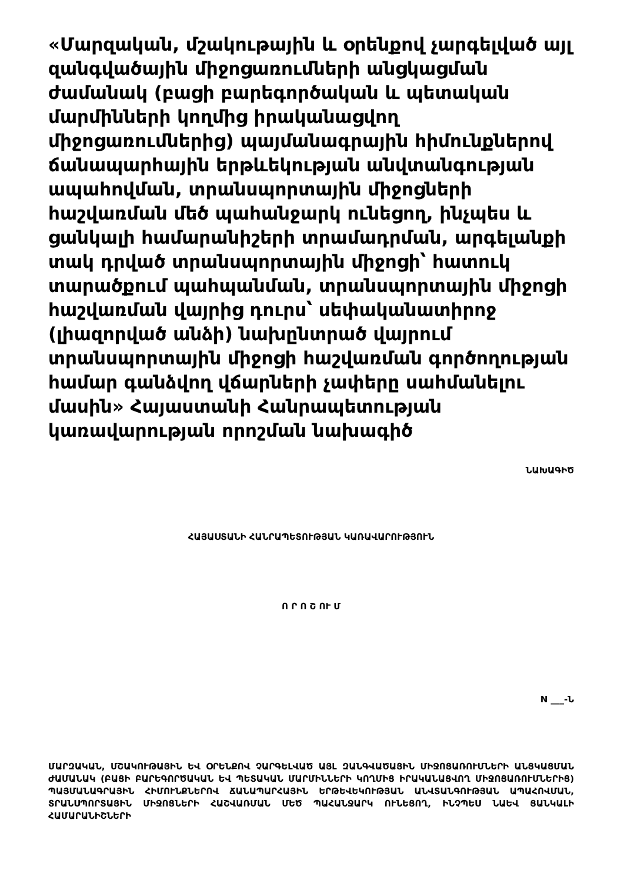«Մարզական, մշակութային և օրենքով չարգելված այլ զանգվածային միջոցառումների անցկացման ժամանակ (բացի բարեգործական և պետական մարմինների կողմից իրականացվող միջոցառումներից) պայմանագրային հիմունքներով ճանապարհային երթևեկության անվտանգության ապահովման, տրանսպորտային միջոցների հաշվառման մեծ պահանջարկ ունեցող, ինչպես և ցանկալի համարանիշերի տրամադրման, արգելանքի տակ դրված տրանսպորտային միջոցի՝ հատուկ տարածքում պահպանման, տրանսպորտային միջոցի հաշվառման վայրից դուրս՝ սեփականատիրոջ (լիազորված անձի) նախընտրած վայրում տրանսպորտային միջոցի հաշվառման գործողության համար գանձվող վճարների չափերը սահմանելու մասին» Հայաստանի Հանրապետության կառավարության որոշման նախագիծ
ՆԱԽԱԳԻԾ
ՀԱՅԱՍՏԱՆԻ ՀԱՆՐԱՊԵՏՈՒԹՅԱՆ ԿԱՌԱՎԱՐՈՒԹՅՈՒՆ
Ո Ր Ո Շ ՈՒ Մ
N ___-Ն
ՄԱՐԶԱԿԱՆ, ՄՇԱԿՈՒԹԱՅԻՆ ԵՎ ՕՐԵՆՔՈՎ ՉԱՐԳԵԼՎԱԾ ԱՅԼ ԶԱՆԳՎԱԾԱՅԻՆ ՄԻՋՈՑԱՌՈՒՄՆԵՐԻ ԱՆՑԿԱՑՄԱՆ ԺԱՄԱՆԱԿ (ԲԱՑԻ ԲԱՐԵԳՈՐԾԱԿԱՆ ԵՎ ՊԵՏԱԿԱՆ ՄԱՐՄԻՆՆԵՐԻ ԿՈՂՄԻՑ ԻՐԱԿԱՆԱՑՎՈՂ ՄԻՋՈՑԱՌՈՒՄՆԵՐԻՑ) ՊԱՅՄԱՆԱԳՐԱՅԻՆ ՀԻՄՈՒՆՔՆԵՐՈՎ ՃԱՆԱՊԱՐՀԱՅԻՆ ԵՐԹԵՎԵԿՈՒԹՅԱՆ ԱՆՎՏԱՆԳՈՒԹՅԱՆ ԱՊԱՀՈՎՄԱՆ, ՏՐԱՆՍՊՈՐՏԱՅԻՆ ՄԻՋՈՑՆԵՐԻ ՀԱՇՎԱՌՄԱՆ ՄԵԾ ՊԱՀԱՆՋԱՐԿ ՈՒՆԵՑՈՂ, ԻՆՉՊԵՍ ՆԱԵՎ ՑԱՆԿԱԼԻ ՀԱՄԱՐԱՆԻՇՆԵՐԻ